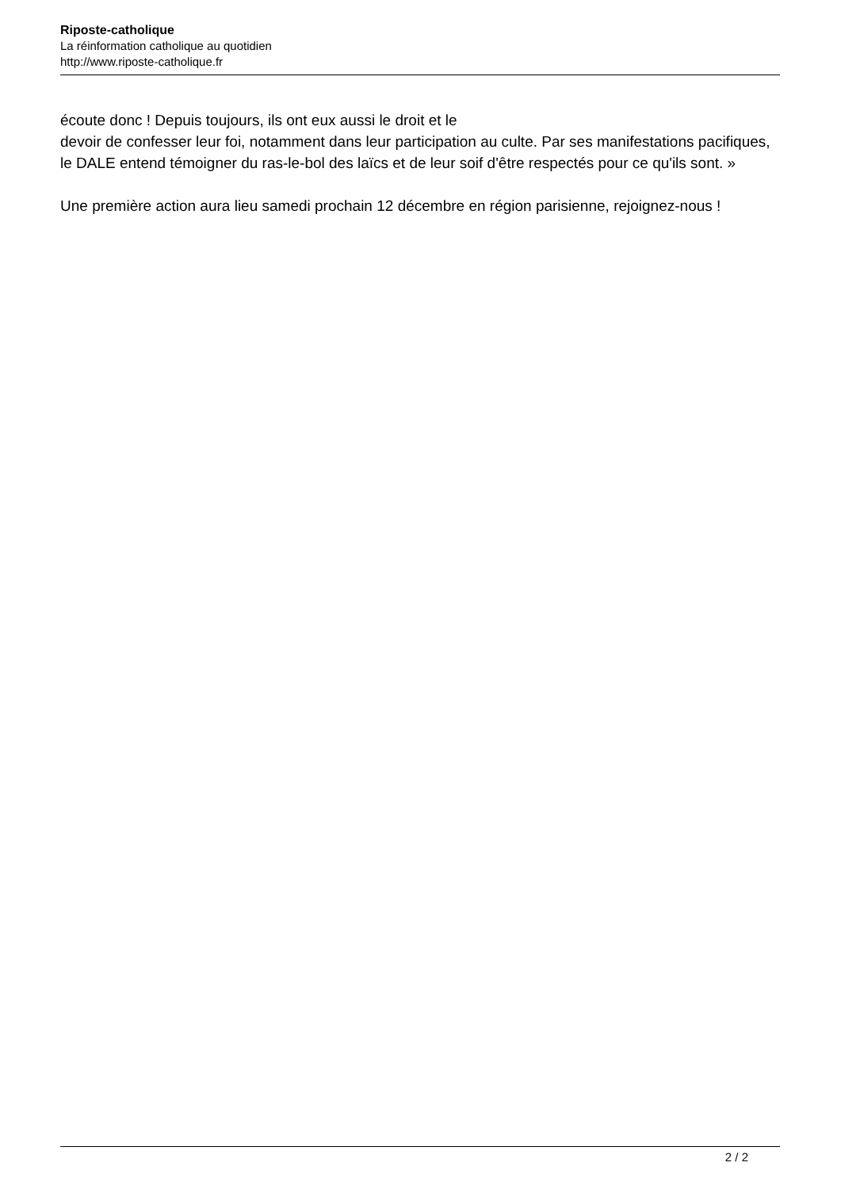Riposte-catholique
La réinformation catholique au quotidien
http://www.riposte-catholique.fr
écoute donc ! Depuis toujours, ils ont eux aussi le droit et le
devoir de confesser leur foi, notamment dans leur participation au culte. Par ses manifestations pacifiques, le DALE entend témoigner du ras-le-bol des laïcs et de leur soif d'être respectés pour ce qu'ils sont. »
Une première action aura lieu samedi prochain 12 décembre en région parisienne, rejoignez-nous !
2 / 2